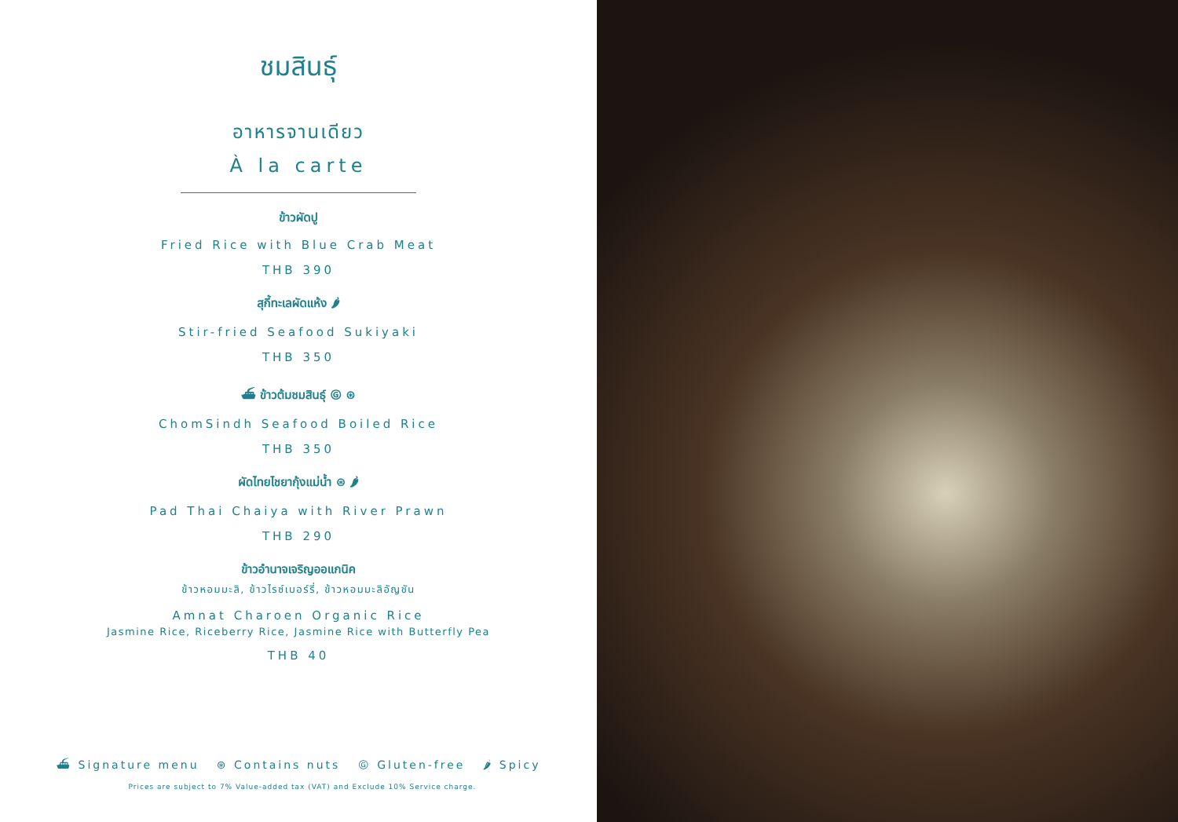ชมสินธุ์
อาหารจานเดียว
À la carte
ข้าวผัดปู
Fried Rice with Blue Crab Meat
THB 390
สุกี้ทะเลผัดแห้ง 🌶
Stir-fried Seafood Sukiyaki
THB 350
⛴ ข้าวต้มชมสินธุ์ Ⓖ ⊛
ChomSindh Seafood Boiled Rice
THB 350
ผัดไทยไชยากุ้งแม่น้ำ ⊛ 🌶
Pad Thai Chaiya with River Prawn
THB 290
ข้าวอำนาจเจริญออแกนิค
ข้าวหอมมะลิ, ข้าวไรซ์เบอร์รี่, ข้าวหอมมะลิอัญชัน
Amnat Charoen Organic Rice
Jasmine Rice, Riceberry Rice, Jasmine Rice with Butterfly Pea
THB 40
⛴ Signature menu ⊛ Contains nuts Ⓖ Gluten-free 🌶 Spicy
Prices are subject to 7% Value-added tax (VAT) and Exclude 10% Service charge.